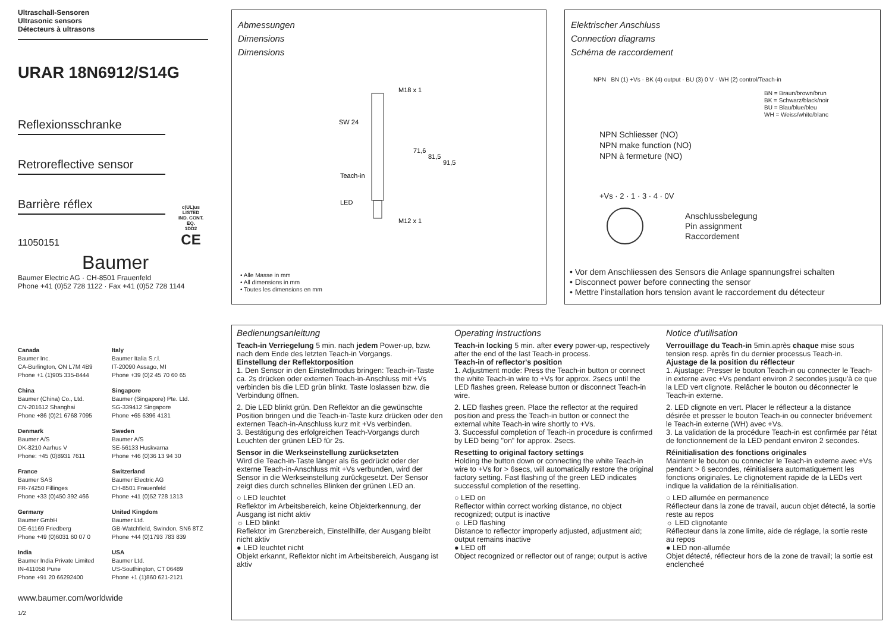Ultraschall-Sensoren
Ultrasonic sensors
Détecteurs à ultrasons
URAR 18N6912/S14G
Reflexionsschranke
Retroreflective sensor
Barrière réflex
c(UL)us
LISTED
IND. CONT. EQ.
1DD2
CE
11050151
Baumer
Baumer Electric AG · CH-8501 Frauenfeld
Phone +41 (0)52 728 1122 · Fax +41 (0)52 728 1144
Abmessungen
Dimensions
Dimensions
M18 x 1
SW 24
Teach-in
LED
M12 x 1
71,6
81,5
91,5
• Alle Masse in mm
• All dimensions in mm
• Toutes les dimensions en mm
Elektrischer Anschluss
Connection diagrams
Schéma de raccordement
NPN BN (1) +Vs · BK (4) output · BU (3) 0 V · WH (2) control/Teach-in
BN = Braun/brown/brun
BK = Schwarz/black/noir
BU = Blau/blue/bleu
WH = Weiss/white/blanc
NPN Schliesser (NO)
NPN make function (NO)
NPN à fermeture (NO)
+Vs · 2 · 1 · 3 · 4 · 0V
Anschlussbelegung
Pin assignment
Raccordement
• Vor dem Anschliessen des Sensors die Anlage spannungsfrei schalten
• Disconnect power before connecting the sensor
• Mettre l'installation hors tension avant le raccordement du détecteur
Canada
Baumer Inc.
CA-Burlington, ON L7M 4B9
Phone +1 (1)905 335-8444
Italy
Baumer Italia S.r.l.
IT-20090 Assago, MI
Phone +39 (0)2 45 70 60 65
China
Baumer (China) Co., Ltd.
CN-201612 Shanghai
Phone +86 (0)21 6768 7095
Singapore
Baumer (Singapore) Pte. Ltd.
SG-339412 Singapore
Phone +65 6396 4131
Denmark
Baumer A/S
DK-8210 Aarhus V
Phone: +45 (0)8931 7611
Sweden
Baumer A/S
SE-56133 Huskvarna
Phone +46 (0)36 13 94 30
France
Baumer SAS
FR-74250 Fillinges
Phone +33 (0)450 392 466
Switzerland
Baumer Electric AG
CH-8501 Frauenfeld
Phone +41 (0)52 728 1313
Germany
Baumer GmbH
DE-61169 Friedberg
Phone +49 (0)6031 60 07 0
United Kingdom
Baumer Ltd.
GB-Watchfield, Swindon, SN6 8TZ
Phone +44 (0)1793 783 839
India
Baumer India Private Limited
IN-411058 Pune
Phone +91 20 66292400
USA
Baumer Ltd.
US-Southington, CT 06489
Phone +1 (1)860 621-2121
www.baumer.com/worldwide
1/2
Bedienungsanleitung
Teach-in Verriegelung 5 min. nach jedem Power-up, bzw. nach dem Ende des letzten Teach-in Vorgangs.
Einstellung der Reflektorposition
1. Den Sensor in den Einstellmodus bringen: Teach-in-Taste ca. 2s drücken oder externen Teach-in-Anschluss mit +Vs verbinden bis die LED grün blinkt. Taste loslassen bzw. die Verbindung öffnen.
2. Die LED blinkt grün. Den Reflektor an die gewünschte Position bringen und die Teach-in-Taste kurz drücken oder den externen Teach-in-Anschluss kurz mit +Vs verbinden.
3. Bestätigung des erfolgreichen Teach-Vorgangs durch Leuchten der grünen LED für 2s.
Sensor in die Werkseinstellung zurücksetzten
Wird die Teach-in-Taste länger als 6s gedrückt oder der externe Teach-in-Anschluss mit +Vs verbunden, wird der Sensor in die Werkseinstellung zurückgesetzt. Der Sensor zeigt dies durch schnelles Blinken der grünen LED an.
○ LED leuchtet
Reflektor im Arbeitsbereich, keine Objekterkennung, der Ausgang ist nicht aktiv
☼ LED blinkt
Reflektor im Grenzbereich, Einstellhilfe, der Ausgang bleibt nicht aktiv
● LED leuchtet nicht
Objekt erkannt, Reflektor nicht im Arbeitsbereich, Ausgang ist aktiv
Operating instructions
Teach-in locking 5 min. after every power-up, respectively after the end of the last Teach-in process.
Teach-in of reflector's position
1. Adjustment mode: Press the Teach-in button or connect the white Teach-in wire to +Vs for approx. 2secs until the LED flashes green. Release button or disconnect Teach-in wire.
2. LED flashes green. Place the reflector at the required position and press the Teach-in button or connect the external white Teach-in wire shortly to +Vs.
3. Successful completion of Teach-in procedure is confirmed by LED being "on" for approx. 2secs.
Resetting to original factory settings
Holding the button down or connecting the white Teach-in wire to +Vs for > 6secs, will automatically restore the original factory setting. Fast flashing of the green LED indicates successful completion of the resetting.
○ LED on
Reflector within correct working distance, no object recognized; output is inactive
☼ LED flashing
Distance to reflector improperly adjusted, adjustment aid; output remains inactive
● LED off
Object recognized or reflector out of range; output is active
Notice d'utilisation
Verrouillage du Teach-in 5min.après chaque mise sous tension resp. après fin du dernier processus Teach-in.
Ajustage de la position du réflecteur
1. Ajustage: Presser le bouton Teach-in ou connecter le Teach-in externe avec +Vs pendant environ 2 secondes jusqu'à ce que la LED vert clignote. Relâcher le bouton ou déconnecter le Teach-in externe.
2. LED clignote en vert. Placer le réflecteur a la distance désirée et presser le bouton Teach-in ou connecter briévement le Teach-in externe (WH) avec +Vs.
3. La validation de la procédure Teach-in est confirmée par l'état de fonctionnement de la LED pendant environ 2 secondes.
Réinitialisation des fonctions originales
Maintenir le bouton ou connecter le Teach-in externe avec +Vs pendant > 6 secondes, réinitialisera automatiquement les fonctions originales. Le clignotement rapide de la LEDs vert indique la validation de la réinitialisation.
○ LED allumée en permanence
Réflecteur dans la zone de travail, aucun objet détecté, la sortie reste au repos
☼ LED clignotante
Réflecteur dans la zone limite, aide de réglage, la sortie reste au repos
● LED non-allumée
Objet détecté, réflecteur hors de la zone de travail; la sortie est enclencheé